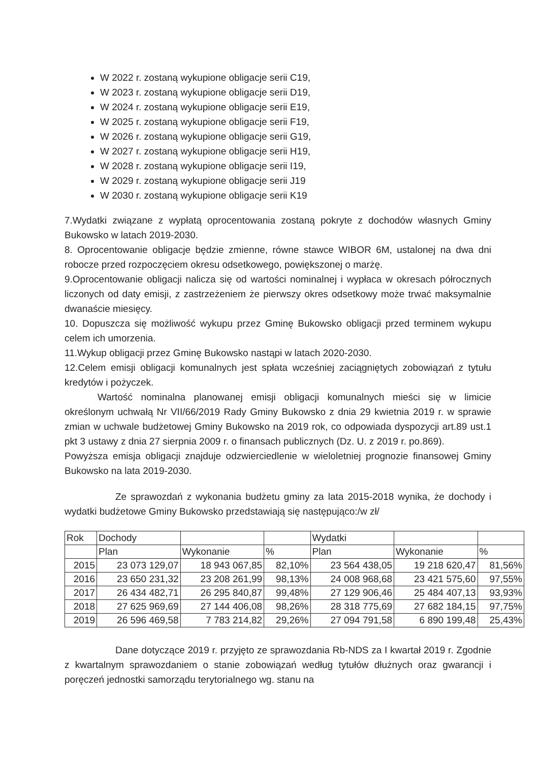W 2022 r. zostaną wykupione obligacje serii C19,
W 2023 r. zostaną wykupione obligacje serii D19,
W 2024 r. zostaną wykupione obligacje serii E19,
W 2025 r. zostaną wykupione obligacje serii F19,
W 2026 r. zostaną wykupione obligacje serii G19,
W 2027 r. zostaną wykupione obligacje serii H19,
W 2028 r. zostaną wykupione obligacje serii I19,
W 2029 r. zostaną wykupione obligacje serii J19
W 2030 r. zostaną wykupione obligacje serii K19
7.Wydatki związane z wypłatą oprocentowania zostaną pokryte z dochodów własnych Gminy Bukowsko w latach 2019-2030.
8. Oprocentowanie obligacje będzie zmienne, równe stawce WIBOR 6M, ustalonej na dwa dni robocze przed rozpoczęciem okresu odsetkowego, powiększonej o marżę.
9.Oprocentowanie obligacji nalicza się od wartości nominalnej i wypłaca w okresach półrocznych liczonych od daty emisji, z zastrzeżeniem że pierwszy okres odsetkowy może trwać maksymalnie dwanaście miesięcy.
10. Dopuszcza się możliwość wykupu przez Gminę Bukowsko obligacji przed terminem wykupu celem ich umorzenia.
11.Wykup obligacji przez Gminę Bukowsko nastąpi w latach 2020-2030.
12.Celem emisji obligacji komunalnych jest spłata wcześniej zaciągniętych zobowiązań z tytułu kredytów i pożyczek.
Wartość nominalna planowanej emisji obligacji komunalnych mieści się w limicie określonym uchwałą Nr VII/66/2019 Rady Gminy Bukowsko z dnia 29 kwietnia 2019 r. w sprawie zmian w uchwale budżetowej Gminy Bukowsko na 2019 rok, co odpowiada dyspozycji art.89 ust.1 pkt 3 ustawy z dnia 27 sierpnia 2009 r. o finansach publicznych (Dz. U. z 2019 r. po.869).
Powyższa emisja obligacji znajduje odzwierciedlenie w wieloletniej prognozie finansowej Gminy Bukowsko na lata 2019-2030.
Ze sprawozdań z wykonania budżetu gminy za lata 2015-2018 wynika, że dochody i wydatki budżetowe Gminy Bukowsko przedstawiają się następująco:/w zł/
| Rok | Dochody | | | Wydatki | | |
| | Plan | Wykonanie | % | Plan | Wykonanie | % |
| 2015 | 23 073 129,07 | 18 943 067,85 | 82,10% | 23 564 438,05 | 19 218 620,47 | 81,56% |
| 2016 | 23 650 231,32 | 23 208 261,99 | 98,13% | 24 008 968,68 | 23 421 575,60 | 97,55% |
| 2017 | 26 434 482,71 | 26 295 840,87 | 99,48% | 27 129 906,46 | 25 484 407,13 | 93,93% |
| 2018 | 27 625 969,69 | 27 144 406,08 | 98,26% | 28 318 775,69 | 27 682 184,15 | 97,75% |
| 2019 | 26 596 469,58 | 7 783 214,82 | 29,26% | 27 094 791,58 | 6 890 199,48 | 25,43% |
Dane dotyczące 2019 r. przyjęto ze sprawozdania Rb-NDS za I kwartał 2019 r. Zgodnie z kwartalnym sprawozdaniem o stanie zobowiązań według tytułów dłużnych oraz gwarancji i poręczeń jednostki samorządu terytorialnego wg. stanu na